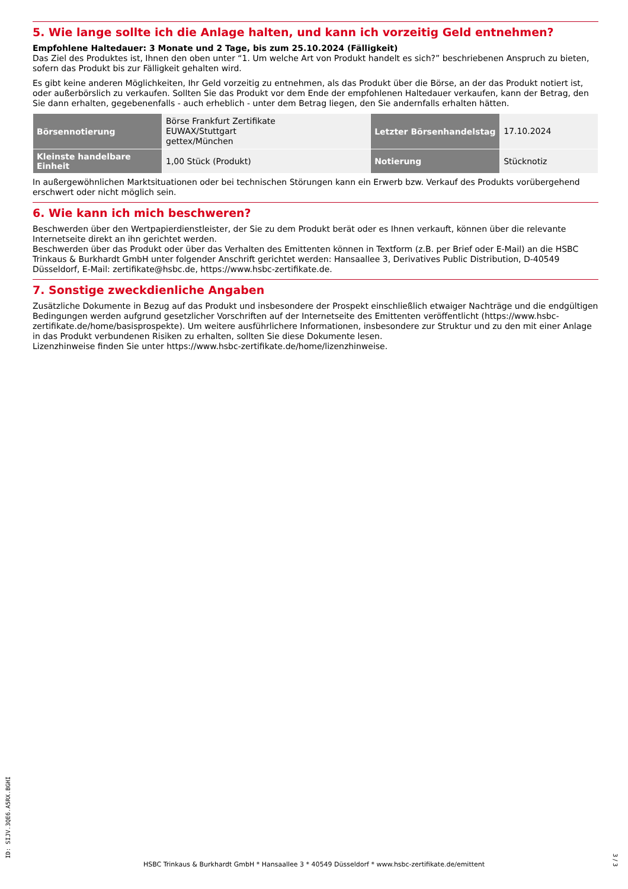5. Wie lange sollte ich die Anlage halten, und kann ich vorzeitig Geld entnehmen?
Empfohlene Haltedauer: 3 Monate und 2 Tage, bis zum 25.10.2024 (Fälligkeit)
Das Ziel des Produktes ist, Ihnen den oben unter “1. Um welche Art von Produkt handelt es sich?” beschriebenen Anspruch zu bieten, sofern das Produkt bis zur Fälligkeit gehalten wird.
Es gibt keine anderen Möglichkeiten, Ihr Geld vorzeitig zu entnehmen, als das Produkt über die Börse, an der das Produkt notiert ist, oder außerbörslich zu verkaufen. Sollten Sie das Produkt vor dem Ende der empfohlenen Haltedauer verkaufen, kann der Betrag, den Sie dann erhalten, gegebenenfalls - auch erheblich - unter dem Betrag liegen, den Sie andernfalls erhalten hätten.
| Börsennotierung | Börse Frankfurt Zertifikate EUWAX/Stuttgart gettex/München | Letzter Börsenhandelstag | 17.10.2024 |
| Kleinste handelbare Einheit | 1,00 Stück (Produkt) | Notierung | Stücknotiz |
In außergewöhnlichen Marktsituationen oder bei technischen Störungen kann ein Erwerb bzw. Verkauf des Produkts vorübergehend erschwert oder nicht möglich sein.
6. Wie kann ich mich beschweren?
Beschwerden über den Wertpapierdienstleister, der Sie zu dem Produkt berät oder es Ihnen verkauft, können über die relevante Internetseite direkt an ihn gerichtet werden.
Beschwerden über das Produkt oder über das Verhalten des Emittenten können in Textform (z.B. per Brief oder E-Mail) an die HSBC Trinkaus & Burkhardt GmbH unter folgender Anschrift gerichtet werden: Hansaallee 3, Derivatives Public Distribution, D-40549 Düsseldorf, E-Mail: zertifikate@hsbc.de, https://www.hsbc-zertifikate.de.
7. Sonstige zweckdienliche Angaben
Zusätzliche Dokumente in Bezug auf das Produkt und insbesondere der Prospekt einschließlich etwaiger Nachträge und die endgültigen Bedingungen werden aufgrund gesetzlicher Vorschriften auf der Internetseite des Emittenten veröffentlicht (https://www.hsbc-zertifikate.de/home/basisprospekte). Um weitere ausführlichere Informationen, insbesondere zur Struktur und zu den mit einer Anlage in das Produkt verbundenen Risiken zu erhalten, sollten Sie diese Dokumente lesen.
Lizenzhinweise finden Sie unter https://www.hsbc-zertifikate.de/home/lizenzhinweise.
ID: SIJV.3QE6.A5RX.BGHI
HSBC Trinkaus & Burkhardt GmbH * Hansaallee 3 * 40549 Düsseldorf * www.hsbc-zertifikate.de/emittent
3 / 3